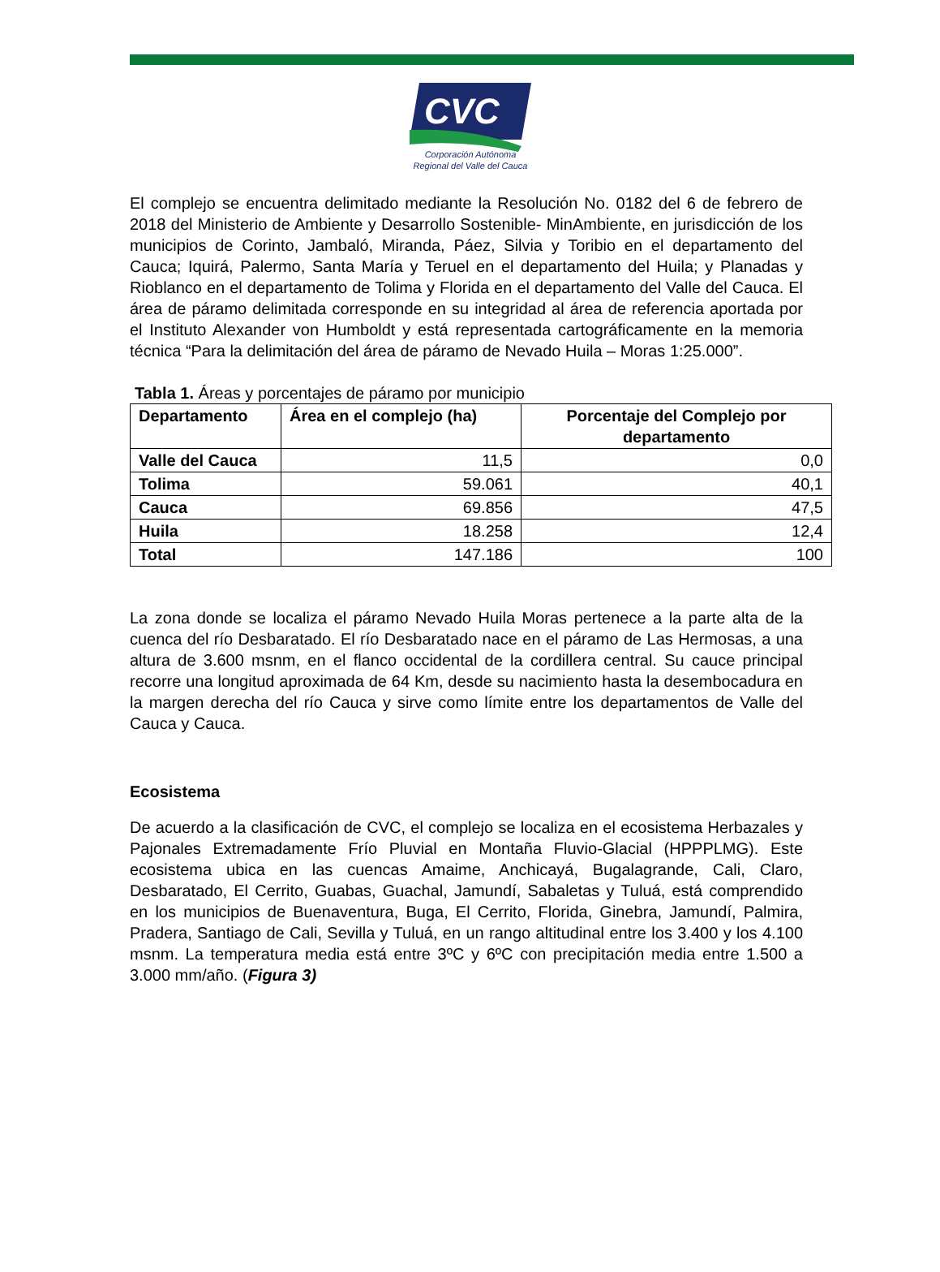CVC
Corporación Autónoma
Regional del Valle del Cauca
El complejo se encuentra delimitado mediante la Resolución No. 0182 del 6 de febrero de 2018 del Ministerio de Ambiente y Desarrollo Sostenible- MinAmbiente, en jurisdicción de los municipios de Corinto, Jambaló, Miranda, Páez, Silvia y Toribio en el departamento del Cauca; Iquirá, Palermo, Santa María y Teruel en el departamento del Huila; y Planadas y Rioblanco en el departamento de Tolima y Florida en el departamento del Valle del Cauca. El área de páramo delimitada corresponde en su integridad al área de referencia aportada por el Instituto Alexander von Humboldt y está representada cartográficamente en la memoria técnica “Para la delimitación del área de páramo de Nevado Huila – Moras 1:25.000”.
Tabla 1. Áreas y porcentajes de páramo por municipio
| Departamento | Área en el complejo (ha) | Porcentaje del Complejo por departamento |
| --- | --- | --- |
| Valle del Cauca | 11,5 | 0,0 |
| Tolima | 59.061 | 40,1 |
| Cauca | 69.856 | 47,5 |
| Huila | 18.258 | 12,4 |
| Total | 147.186 | 100 |
La zona donde se localiza el páramo Nevado Huila Moras pertenece a la parte alta de la cuenca del río Desbaratado. El río Desbaratado nace en el páramo de Las Hermosas, a una altura de 3.600 msnm, en el flanco occidental de la cordillera central. Su cauce principal recorre una longitud aproximada de 64 Km, desde su nacimiento hasta la desembocadura en la margen derecha del río Cauca y sirve como límite entre los departamentos de Valle del Cauca y Cauca.
Ecosistema
De acuerdo a la clasificación de CVC, el complejo se localiza en el ecosistema Herbazales y Pajonales Extremadamente Frío Pluvial en Montaña Fluvio-Glacial (HPPPLMG). Este ecosistema ubica en las cuencas Amaime, Anchicayá, Bugalagrande, Cali, Claro, Desbaratado, El Cerrito, Guabas, Guachal, Jamundí, Sabaletas y Tuluá, está comprendido en los municipios de Buenaventura, Buga, El Cerrito, Florida, Ginebra, Jamundí, Palmira, Pradera, Santiago de Cali, Sevilla y Tuluá, en un rango altitudinal entre los 3.400 y los 4.100 msnm. La temperatura media está entre 3ºC y 6ºC con precipitación media entre 1.500 a 3.000 mm/año. (Figura 3)